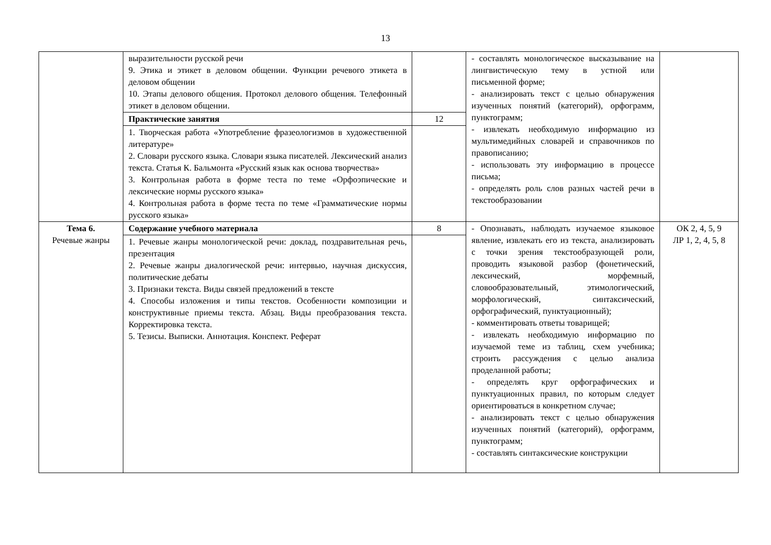13
| | выразительности русской речи 9. Этика и этикет в деловом общении. Функции речевого этикета в деловом общении 10. Этапы делового общения. Протокол делового общения. Телефонный этикет в деловом общении. | | - составлять монологическое высказывание на лингвистическую тему в устной или письменной форме; - анализировать текст с целью обнаружения изученных понятий (категорий), орфограмм, пунктограмм; - извлекать необходимую информацию из мультимедийных словарей и справочников по правописанию; - использовать эту информацию в процессе письма; - определять роль слов разных частей речи в текстообразовании | |
| | Практические занятия | 12 | | |
| | 1. Творческая работа «Употребление фразеологизмов в художественной литературе» 2. Словари русского языка. Словари языка писателей. Лексический анализ текста. Статья К. Бальмонта «Русский язык как основа творчества» 3. Контрольная работа в форме теста по теме «Орфоэпические и лексические нормы русского языка» 4. Контрольная работа в форме теста по теме «Грамматические нормы русского языка» | | | |
| Тема 6. Речевые жанры | Содержание учебного материала | 8 | - Опознавать, наблюдать изучаемое языковое явление, извлекать его из текста, анализировать с точки зрения текстообразующей роли, проводить языковой разбор (фонетический, лексический, морфемный, словообразовательный, этимологический, морфологический, синтаксический, орфографический, пунктуационный); - комментировать ответы товарищей; - извлекать необходимую информацию по изучаемой теме из таблиц, схем учебника; строить рассуждения с целью анализа проделанной работы; - определять круг орфографических и пунктуационных правил, по которым следует ориентироваться в конкретном случае; - анализировать текст с целью обнаружения изученных понятий (категорий), орфограмм, пунктограмм; - составлять синтаксические конструкции | ОК 2, 4, 5, 9 ЛР 1, 2, 4, 5, 8 |
| | 1. Речевые жанры монологической речи: доклад, поздравительная речь, презентация 2. Речевые жанры диалогической речи: интервью, научная дискуссия, политические дебаты 3. Признаки текста. Виды связей предложений в тексте 4. Способы изложения и типы текстов. Особенности композиции и конструктивные приемы текста. Абзац. Виды преобразования текста. Корректировка текста. 5. Тезисы. Выписки. Аннотация. Конспект. Реферат | | | |